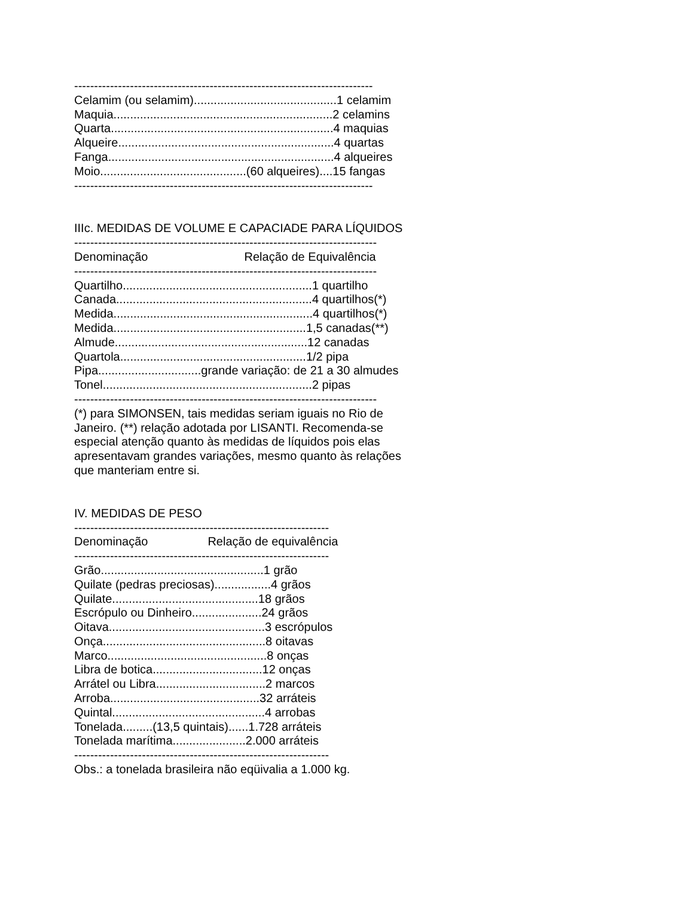--------------------------------------------------------------------------- Celamim (ou selamim)...........................................1 celamim Maquia..................................................................2 celamins Quarta...................................................................4 maquias Alqueire.................................................................4 quartas Fanga....................................................................4 alqueires Moio............................................(60 alqueires)....15 fangas ---------------------------------------------------------------------------
IIIc. MEDIDAS DE VOLUME E CAPACIADE PARA LÍQUIDOS ---------------------------------------------------------------------------- Denominação Relação de Equivalência ---------------------------------------------------------------------------- Quartilho.........................................................1 quartilho Canada...........................................................4 quartilhos(*) Medida............................................................4 quartilhos(*) Medida..........................................................1,5 canadas(**) Almude..........................................................12 canadas Quartola........................................................1/2 pipa Pipa...............................grande variação: de 21 a 30 almudes Tonel...............................................................2 pipas ---------------------------------------------------------------------------- (*) para SIMONSEN, tais medidas seriam iguais no Rio de Janeiro. (**) relação adotada por LISANTI. Recomenda-se especial atenção quanto às medidas de líquidos pois elas apresentavam grandes variações, mesmo quanto às relações que manteriam entre si.
IV. MEDIDAS DE PESO ---------------------------------------------------------------- Denominação Relação de equivalência ---------------------------------------------------------------- Grão.................................................1 grão Quilate (pedras preciosas).................4 grãos Quilate............................................18 grãos Escrópulo ou Dinheiro.....................24 grãos Oitava...............................................3 escrópulos Onça.................................................8 oitavas Marco................................................8 onças Libra de botica.................................12 onças Arrátel ou Libra.................................2 marcos Arroba.............................................32 arráteis Quintal..............................................4 arrobas Tonelada.........(13,5 quintais)......1.728 arráteis Tonelada marítima......................2.000 arráteis ---------------------------------------------------------------- Obs.: a tonelada brasileira não eqüivalia a 1.000 kg.